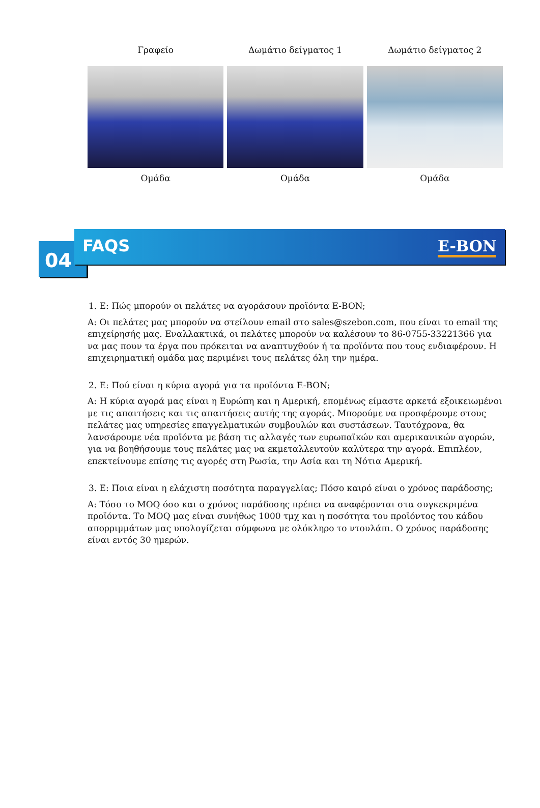Γραφείο Δωμάτιο δείγματος 1 Δωμάτιο δείγματος 2
Ομάδα Ομάδα Ομάδα
04
FAQS E-BON
1. Ε: Πώς μπορούν οι πελάτες να αγοράσουν προϊόντα E-BON;
Α: Οι πελάτες μας μπορούν να στείλουν email στο sales@szebon.com, που είναι το email της επιχείρησής μας. Εναλλακτικά, οι πελάτες μπορούν να καλέσουν το 86-0755-33221366 για να μας πουν τα έργα που πρόκειται να αναπτυχθούν ή τα προϊόντα που τους ενδιαφέρουν. Η επιχειρηματική ομάδα μας περιμένει τους πελάτες όλη την ημέρα.
2. Ε: Πού είναι η κύρια αγορά για τα προϊόντα E-BON;
Α: Η κύρια αγορά μας είναι η Ευρώπη και η Αμερική, επομένως είμαστε αρκετά εξοικειωμένοι με τις απαιτήσεις και τις απαιτήσεις αυτής της αγοράς. Μπορούμε να προσφέρουμε στους πελάτες μας υπηρεσίες επαγγελματικών συμβουλών και συστάσεων. Ταυτόχρονα, θα λανσάρουμε νέα προϊόντα με βάση τις αλλαγές των ευρωπαϊκών και αμερικανικών αγορών, για να βοηθήσουμε τους πελάτες μας να εκμεταλλευτούν καλύτερα την αγορά. Επιπλέον, επεκτείνουμε επίσης τις αγορές στη Ρωσία, την Ασία και τη Νότια Αμερική.
3. Ε: Ποια είναι η ελάχιστη ποσότητα παραγγελίας; Πόσο καιρό είναι ο χρόνος παράδοσης;
Α: Τόσο το MOQ όσο και ο χρόνος παράδοσης πρέπει να αναφέρονται στα συγκεκριμένα προϊόντα. Το MOQ μας είναι συνήθως 1000 τμχ και η ποσότητα του προϊόντος του κάδου απορριμμάτων μας υπολογίζεται σύμφωνα με ολόκληρο το ντουλάπι. Ο χρόνος παράδοσης είναι εντός 30 ημερών.